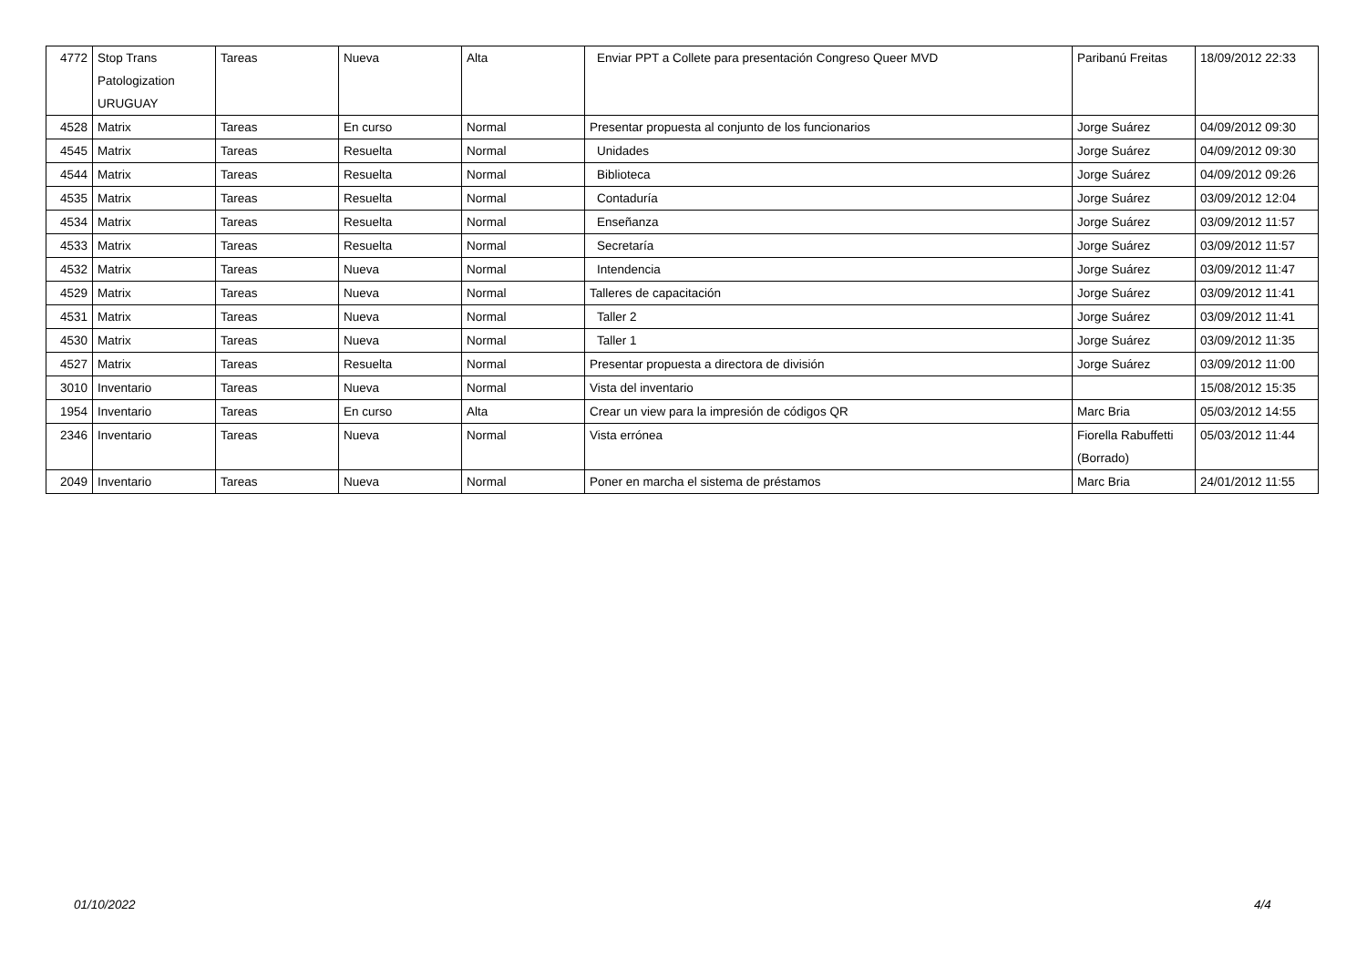| 4772 | Stop Trans Patologization URUGUAY | Tareas | Nueva | Alta | Enviar PPT a Collete para presentación Congreso Queer MVD | Paribanú Freitas | 18/09/2012 22:33 |
| 4528 | Matrix | Tareas | En curso | Normal | Presentar propuesta al conjunto de los funcionarios | Jorge Suárez | 04/09/2012 09:30 |
| 4545 | Matrix | Tareas | Resuelta | Normal | Unidades | Jorge Suárez | 04/09/2012 09:30 |
| 4544 | Matrix | Tareas | Resuelta | Normal | Biblioteca | Jorge Suárez | 04/09/2012 09:26 |
| 4535 | Matrix | Tareas | Resuelta | Normal | Contaduría | Jorge Suárez | 03/09/2012 12:04 |
| 4534 | Matrix | Tareas | Resuelta | Normal | Enseñanza | Jorge Suárez | 03/09/2012 11:57 |
| 4533 | Matrix | Tareas | Resuelta | Normal | Secretaría | Jorge Suárez | 03/09/2012 11:57 |
| 4532 | Matrix | Tareas | Nueva | Normal | Intendencia | Jorge Suárez | 03/09/2012 11:47 |
| 4529 | Matrix | Tareas | Nueva | Normal | Talleres de capacitación | Jorge Suárez | 03/09/2012 11:41 |
| 4531 | Matrix | Tareas | Nueva | Normal | Taller 2 | Jorge Suárez | 03/09/2012 11:41 |
| 4530 | Matrix | Tareas | Nueva | Normal | Taller 1 | Jorge Suárez | 03/09/2012 11:35 |
| 4527 | Matrix | Tareas | Resuelta | Normal | Presentar propuesta a directora de división | Jorge Suárez | 03/09/2012 11:00 |
| 3010 | Inventario | Tareas | Nueva | Normal | Vista del inventario | | 15/08/2012 15:35 |
| 1954 | Inventario | Tareas | En curso | Alta | Crear un view para la impresión de códigos QR | Marc Bria | 05/03/2012 14:55 |
| 2346 | Inventario | Tareas | Nueva | Normal | Vista errónea | Fiorella Rabuffetti (Borrado) | 05/03/2012 11:44 |
| 2049 | Inventario | Tareas | Nueva | Normal | Poner en marcha el sistema de préstamos | Marc Bria | 24/01/2012 11:55 |
01/10/2022 4/4